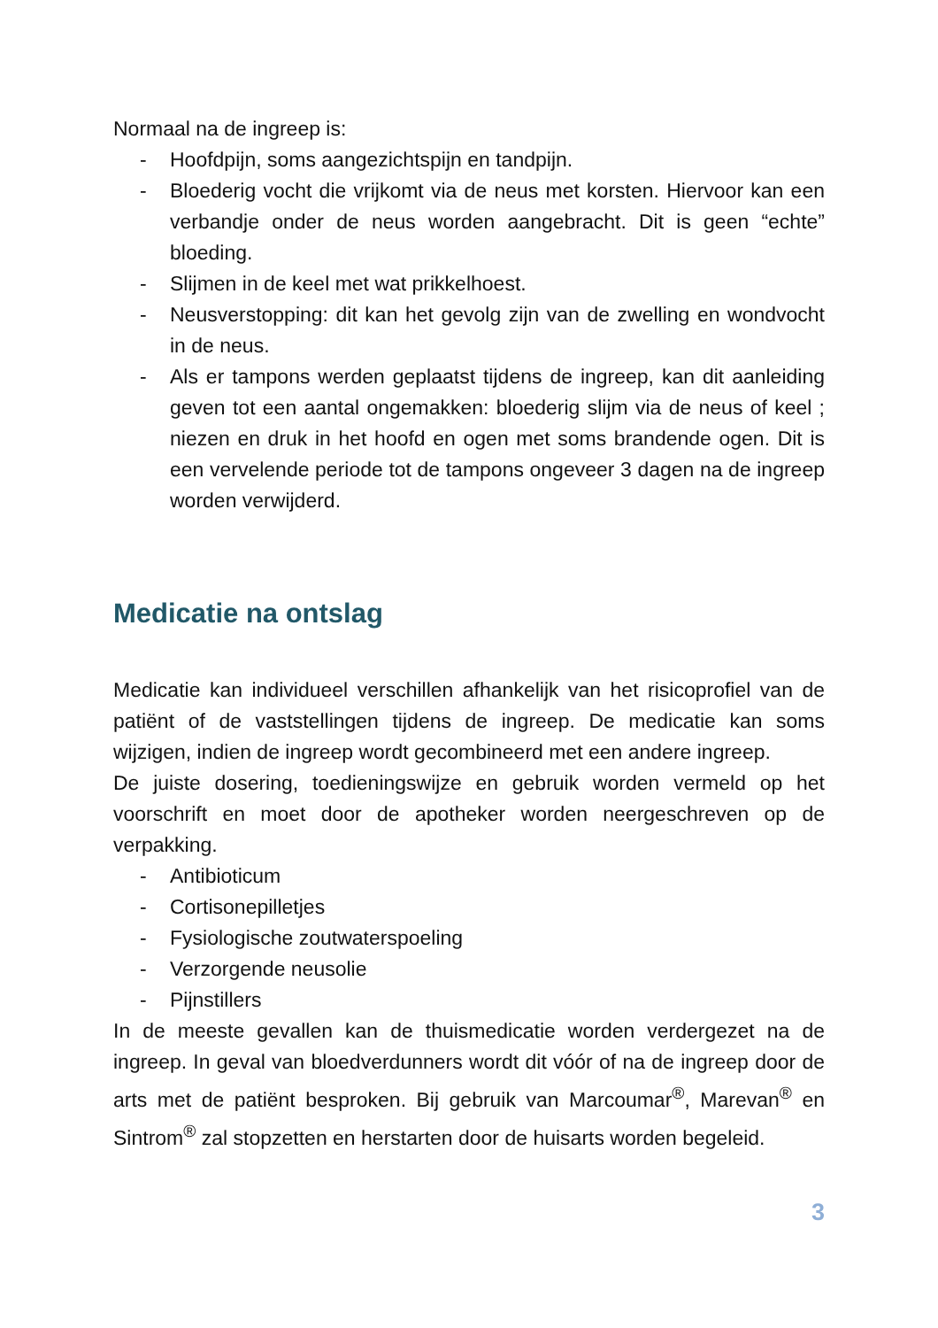Normaal na de ingreep is:
- Hoofdpijn, soms aangezichtspijn en tandpijn.
- Bloederig vocht die vrijkomt via de neus met korsten. Hiervoor kan een verbandje onder de neus worden aangebracht. Dit is geen “echte” bloeding.
- Slijmen in de keel met wat prikkelhoest.
- Neusverstopping: dit kan het gevolg zijn van de zwelling en wondvocht in de neus.
- Als er tampons werden geplaatst tijdens de ingreep, kan dit aanleiding geven tot een aantal ongemakken: bloederig slijm via de neus of keel ; niezen en druk in het hoofd en ogen met soms brandende ogen. Dit is een vervelende periode tot de tampons ongeveer 3 dagen na de ingreep worden verwijderd.
Medicatie na ontslag
Medicatie kan individueel verschillen afhankelijk van het risicoprofiel van de patiënt of de vaststellingen tijdens de ingreep. De medicatie kan soms wijzigen, indien de ingreep wordt gecombineerd met een andere ingreep.
De juiste dosering, toedieningswijze en gebruik worden vermeld op het voorschrift en moet door de apotheker worden neergeschreven op de verpakking.
- Antibioticum
- Cortisonepilletjes
- Fysiologische zoutwaterspoeling
- Verzorgende neusolie
- Pijnstillers
In de meeste gevallen kan de thuismedicatie worden verdergezet na de ingreep. In geval van bloedverdunners wordt dit vóór of na de ingreep door de arts met de patiënt besproken. Bij gebruik van Marcoumar<sup>®</sup>, Marevan<sup>®</sup> en Sintrom<sup>®</sup> zal stopzetten en herstarten door de huisarts worden begeleid.
3